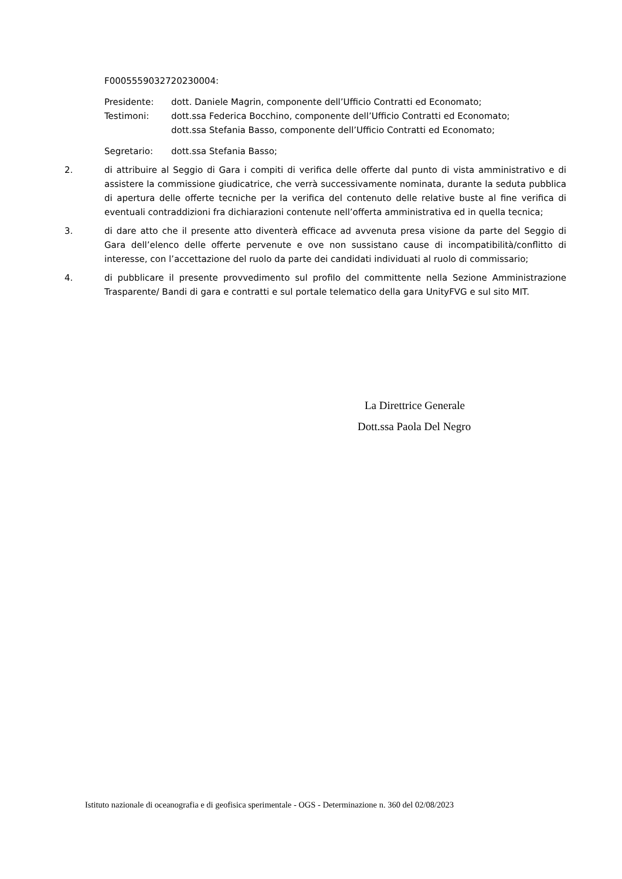F0005559032720230004:
Presidente: dott. Daniele Magrin, componente dell’Ufficio Contratti ed Economato;
Testimoni: dott.ssa Federica Bocchino, componente dell’Ufficio Contratti ed Economato;
dott.ssa Stefania Basso, componente dell’Ufficio Contratti ed Economato;
Segretario: dott.ssa Stefania Basso;
2. di attribuire al Seggio di Gara i compiti di verifica delle offerte dal punto di vista amministrativo e di assistere la commissione giudicatrice, che verrà successivamente nominata, durante la seduta pubblica di apertura delle offerte tecniche per la verifica del contenuto delle relative buste al fine verifica di eventuali contraddizioni fra dichiarazioni contenute nell’offerta amministrativa ed in quella tecnica;
3. di dare atto che il presente atto diventerà efficace ad avvenuta presa visione da parte del Seggio di Gara dell’elenco delle offerte pervenute e ove non sussistano cause di incompatibilità/conflitto di interesse, con l’accettazione del ruolo da parte dei candidati individuati al ruolo di commissario;
4. di pubblicare il presente provvedimento sul profilo del committente nella Sezione Amministrazione Trasparente/ Bandi di gara e contratti e sul portale telematico della gara UnityFVG e sul sito MIT.
La Direttrice Generale
Dott.ssa Paola Del Negro
Istituto nazionale di oceanografia e di geofisica sperimentale - OGS - Determinazione n. 360 del 02/08/2023